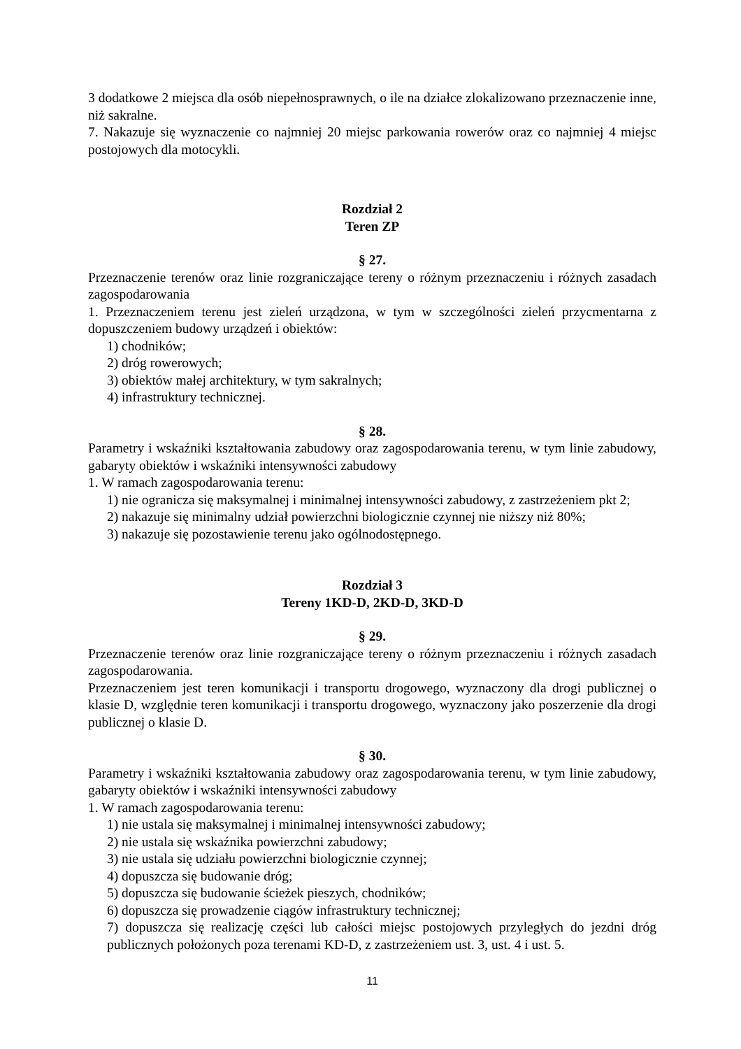3 dodatkowe 2 miejsca dla osób niepełnosprawnych, o ile na działce zlokalizowano przeznaczenie inne, niż sakralne.
7. Nakazuje się wyznaczenie co najmniej 20 miejsc parkowania rowerów oraz co najmniej 4 miejsc postojowych dla motocykli.
Rozdział 2
Teren ZP
§ 27.
Przeznaczenie terenów oraz linie rozgraniczające tereny o różnym przeznaczeniu i różnych zasadach zagospodarowania
1. Przeznaczeniem terenu jest zieleń urządzona, w tym w szczególności zieleń przycmentarna z dopuszczeniem budowy urządzeń i obiektów:
1) chodników;
2) dróg rowerowych;
3) obiektów małej architektury, w tym sakralnych;
4) infrastruktury technicznej.
§ 28.
Parametry i wskaźniki kształtowania zabudowy oraz zagospodarowania terenu, w tym linie zabudowy, gabaryty obiektów i wskaźniki intensywności zabudowy
1. W ramach zagospodarowania terenu:
1) nie ogranicza się maksymalnej i minimalnej intensywności zabudowy, z zastrzeżeniem pkt 2;
2) nakazuje się minimalny udział powierzchni biologicznie czynnej nie niższy niż 80%;
3) nakazuje się pozostawienie terenu jako ogólnodostępnego.
Rozdział 3
Tereny 1KD-D, 2KD-D, 3KD-D
§ 29.
Przeznaczenie terenów oraz linie rozgraniczające tereny o różnym przeznaczeniu i różnych zasadach zagospodarowania.
Przeznaczeniem jest teren komunikacji i transportu drogowego, wyznaczony dla drogi publicznej o klasie D, względnie teren komunikacji i transportu drogowego, wyznaczony jako poszerzenie dla drogi publicznej o klasie D.
§ 30.
Parametry i wskaźniki kształtowania zabudowy oraz zagospodarowania terenu, w tym linie zabudowy, gabaryty obiektów i wskaźniki intensywności zabudowy
1. W ramach zagospodarowania terenu:
1) nie ustala się maksymalnej i minimalnej intensywności zabudowy;
2) nie ustala się wskaźnika powierzchni zabudowy;
3) nie ustala się udziału powierzchni biologicznie czynnej;
4) dopuszcza się budowanie dróg;
5) dopuszcza się budowanie ścieżek pieszych, chodników;
6) dopuszcza się prowadzenie ciągów infrastruktury technicznej;
7) dopuszcza się realizację części lub całości miejsc postojowych przyległych do jezdni dróg publicznych położonych poza terenami KD-D, z zastrzeżeniem ust. 3, ust. 4 i ust. 5.
11